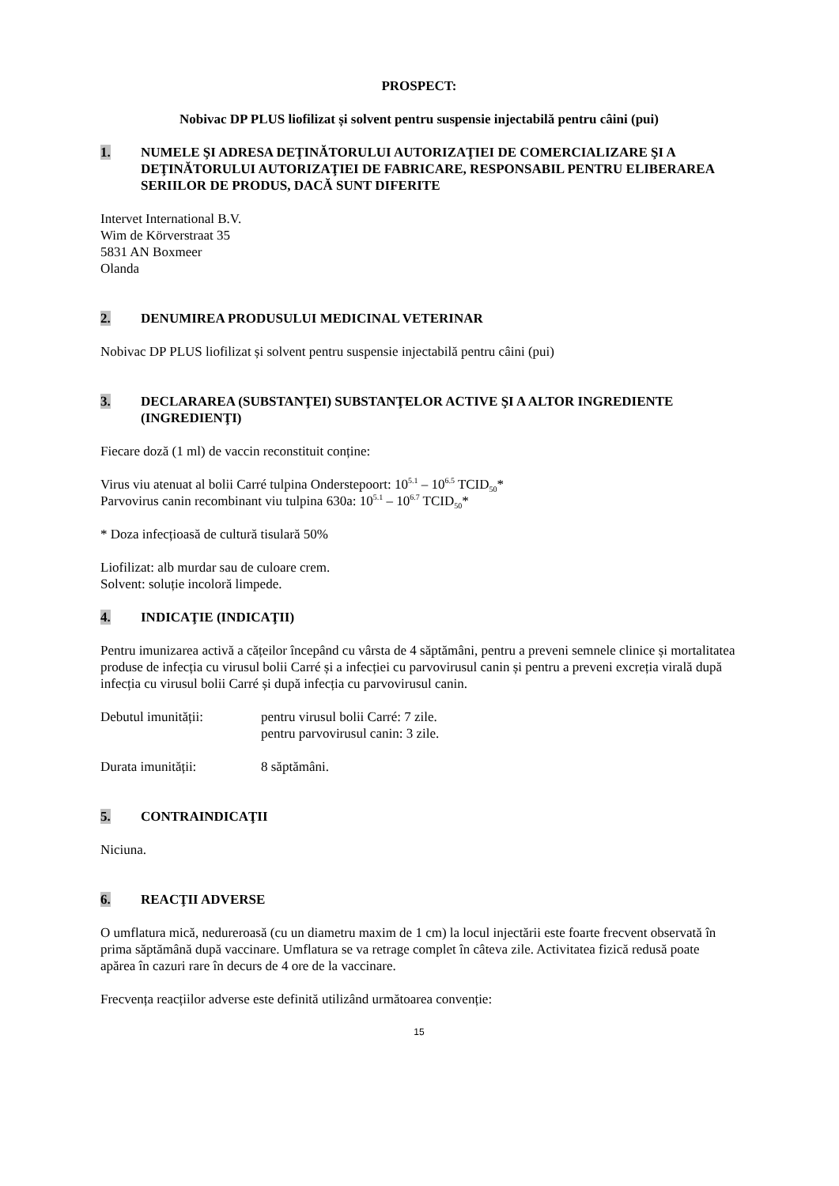PROSPECT:
Nobivac DP PLUS liofilizat și solvent pentru suspensie injectabilă pentru câini (pui)
1. NUMELE ŞI ADRESA DEŢINĂTORULUI AUTORIZAŢIEI DE COMERCIALIZARE ŞI A DEŢINĂTORULUI AUTORIZAŢIEI DE FABRICARE, RESPONSABIL PENTRU ELIBERAREA SERIILOR DE PRODUS, DACĂ SUNT DIFERITE
Intervet International B.V.
Wim de Körverstraat 35
5831 AN Boxmeer
Olanda
2. DENUMIREA PRODUSULUI MEDICINAL VETERINAR
Nobivac DP PLUS liofilizat și solvent pentru suspensie injectabilă pentru câini (pui)
3. DECLARAREA (SUBSTANŢEI) SUBSTANŢELOR ACTIVE ŞI A ALTOR INGREDIENTE (INGREDIENŢI)
Fiecare doză (1 ml) de vaccin reconstituit conține:
Virus viu atenuat al bolii Carré tulpina Onderstepoort: 10<sup>5.1</sup> – 10<sup>6.5</sup> TCID<sub>50</sub>*
Parvovirus canin recombinant viu tulpina 630a: 10<sup>5.1</sup> – 10<sup>6.7</sup> TCID<sub>50</sub>*
* Doza infecțioasă de cultură tisulară 50%
Liofilizat: alb murdar sau de culoare crem.
Solvent: soluție incoloră limpede.
4. INDICAŢIE (INDICAŢII)
Pentru imunizarea activă a cățeilor începând cu vârsta de 4 săptămâni, pentru a preveni semnele clinice și mortalitatea produse de infecția cu virusul bolii Carré și a infecției cu parvovirusul canin și pentru a preveni excreția virală după infecția cu virusul bolii Carré și după infecția cu parvovirusul canin.
Debutul imunității: pentru virusul bolii Carré: 7 zile.
pentru parvovirusul canin: 3 zile.
Durata imunității: 8 săptămâni.
5. CONTRAINDICAŢII
Niciuna.
6. REACŢII ADVERSE
O umflatura mică, nedureroasă (cu un diametru maxim de 1 cm) la locul injectării este foarte frecvent observată în prima săptămână după vaccinare. Umflatura se va retrage complet în câteva zile. Activitatea fizică redusă poate apărea în cazuri rare în decurs de 4 ore de la vaccinare.
Frecvența reacțiilor adverse este definită utilizând următoarea convenție:
15